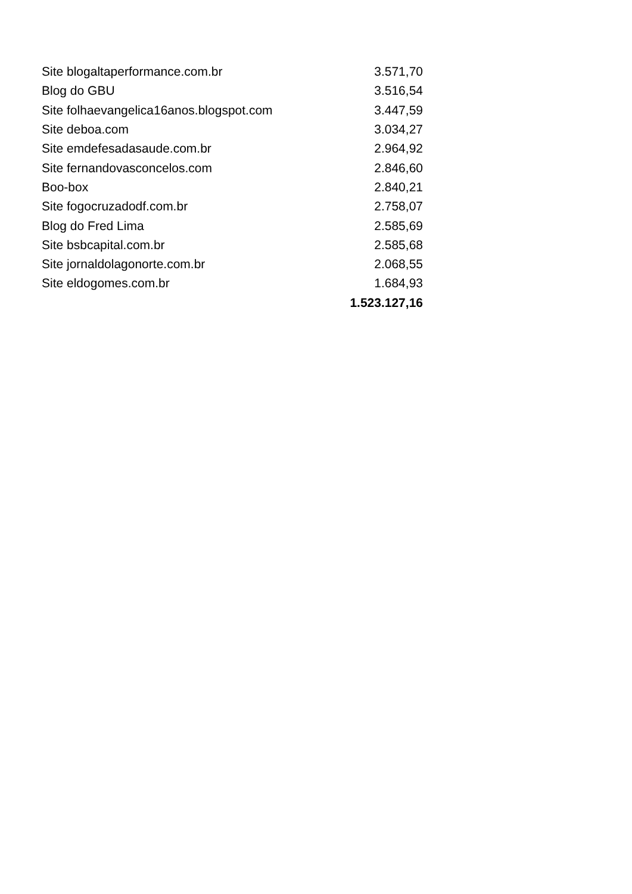| Site blogaltaperformance.com.br | 3.571,70 |
| Blog do GBU | 3.516,54 |
| Site folhaevangelica16anos.blogspot.com | 3.447,59 |
| Site deboa.com | 3.034,27 |
| Site emdefesadasaude.com.br | 2.964,92 |
| Site fernandovasconcelos.com | 2.846,60 |
| Boo-box | 2.840,21 |
| Site fogocruzadodf.com.br | 2.758,07 |
| Blog do Fred Lima | 2.585,69 |
| Site bsbcapital.com.br | 2.585,68 |
| Site jornaldolagonorte.com.br | 2.068,55 |
| Site eldogomes.com.br | 1.684,93 |
| | 1.523.127,16 |